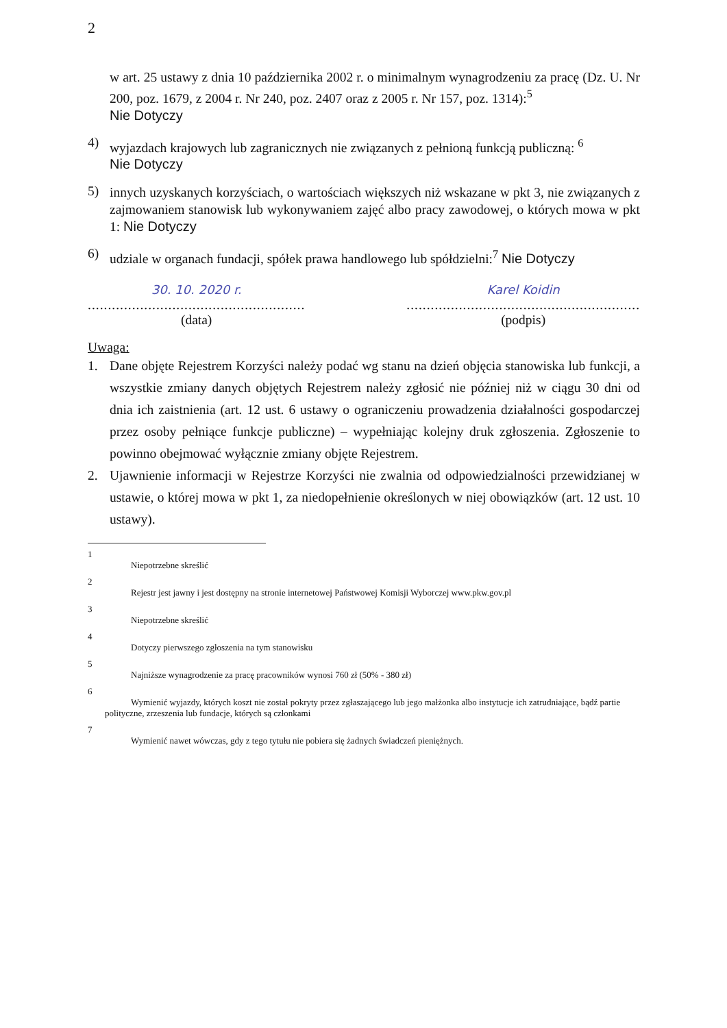2
w art. 25 ustawy z dnia 10 października 2002 r. o minimalnym wynagrodzeniu za pracę (Dz. U. Nr 200, poz. 1679, z 2004 r. Nr 240, poz. 2407 oraz z 2005 r. Nr 157, poz. 1314):<sup>5</sup>
Nie Dotyczy
4)
wyjazdach krajowych lub zagranicznych nie związanych z pełnioną funkcją publiczną: <sup>6</sup>
Nie Dotyczy
5)
innych uzyskanych korzyściach, o wartościach większych niż wskazane w pkt 3, nie związanych z zajmowaniem stanowisk lub wykonywaniem zajęć albo pracy zawodowej, o których mowa w pkt 1: Nie Dotyczy
6)
udziale w organach fundacji, spółek prawa handlowego lub spółdzielni:<sup>7</sup> Nie Dotyczy
30. 10. 2020 r.
......................................................
(data)
Karel Koidin
..........................................................
(podpis)
Uwaga:
1.
Dane objęte Rejestrem Korzyści należy podać wg stanu na dzień objęcia stanowiska lub funkcji, a wszystkie zmiany danych objętych Rejestrem należy zgłosić nie później niż w ciągu 30 dni od dnia ich zaistnienia (art. 12 ust. 6 ustawy o ograniczeniu prowadzenia działalności gospodarczej przez osoby pełniące funkcje publiczne) – wypełniając kolejny druk zgłoszenia. Zgłoszenie to powinno obejmować wyłącznie zmiany objęte Rejestrem.
2.
Ujawnienie informacji w Rejestrze Korzyści nie zwalnia od odpowiedzialności przewidzianej w ustawie, o której mowa w pkt 1, za niedopełnienie określonych w niej obowiązków (art. 12 ust. 10 ustawy).
1
Niepotrzebne skreślić
2
Rejestr jest jawny i jest dostępny na stronie internetowej Państwowej Komisji Wyborczej www.pkw.gov.pl
3
Niepotrzebne skreślić
4
Dotyczy pierwszego zgłoszenia na tym stanowisku
5
Najniższe wynagrodzenie za pracę pracowników wynosi 760 zł (50% - 380 zł)
6
Wymienić wyjazdy, których koszt nie został pokryty przez zgłaszającego lub jego małżonka albo instytucje ich zatrudniające, bądź partie polityczne, zrzeszenia lub fundacje, których są członkami
7
Wymienić nawet wówczas, gdy z tego tytułu nie pobiera się żadnych świadczeń pieniężnych.